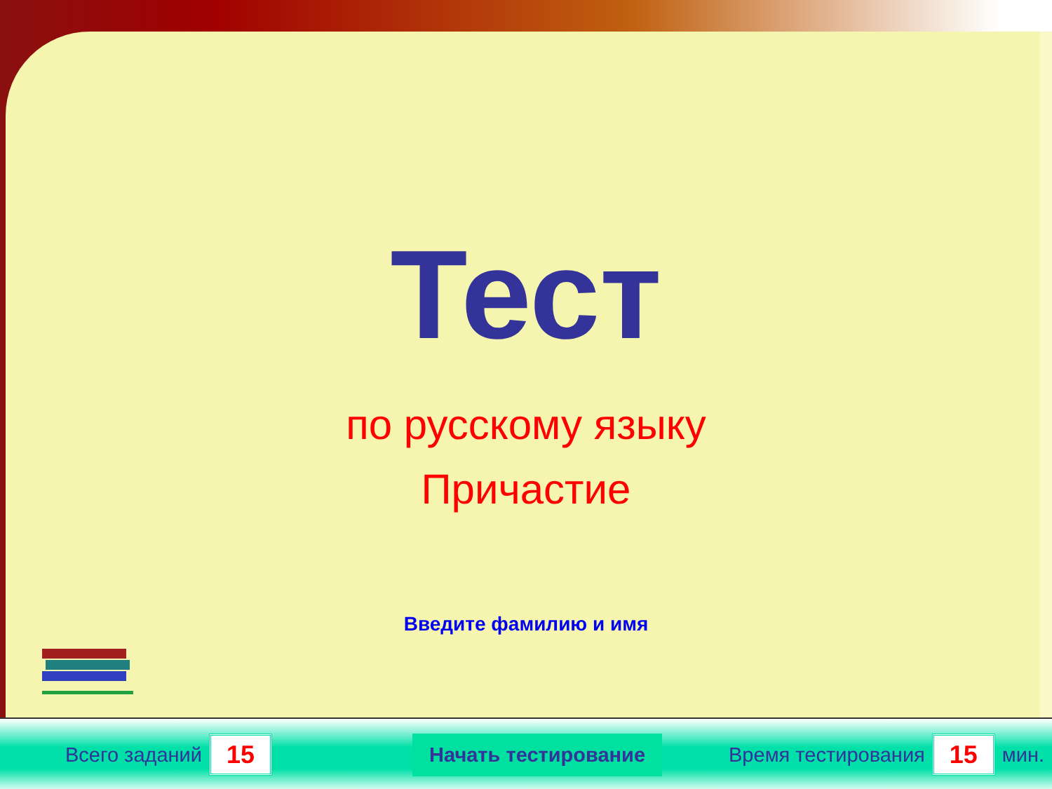Тест
по русскому языку
Причастие
Введите фамилию и имя
Всего заданий 15 Начать тестирование Время тестирования 15 мин.